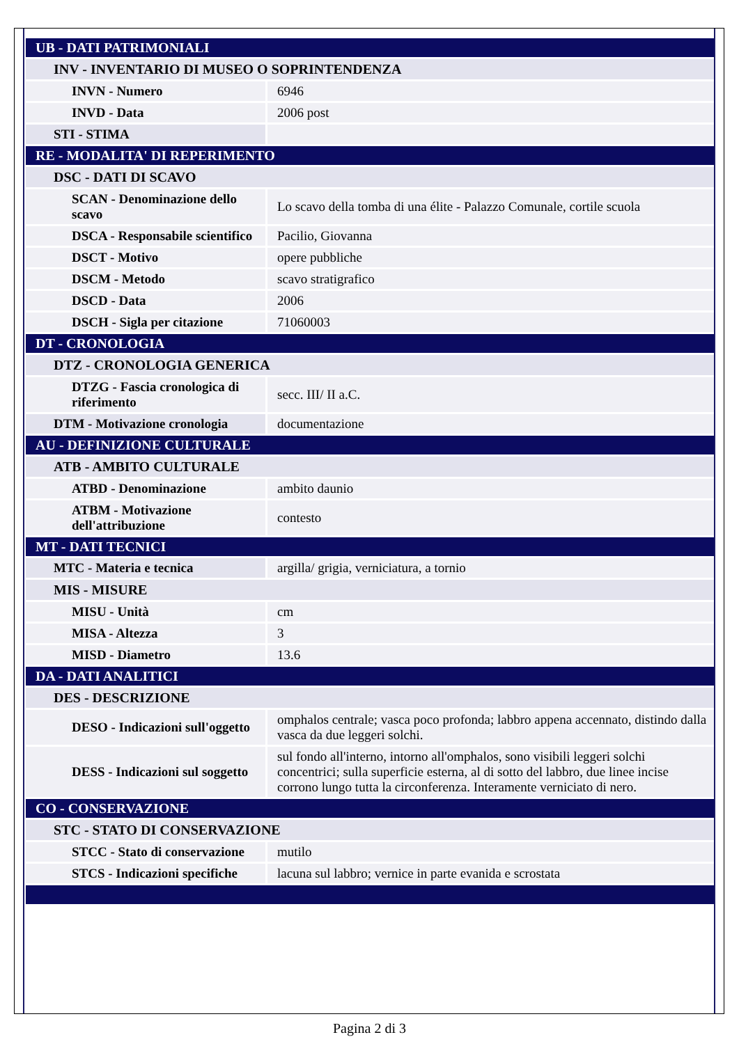| UB - DATI PATRIMONIALI | |
| INV - INVENTARIO DI MUSEO O SOPRINTENDENZA | |
| INVN - Numero | 6946 |
| INVD - Data | 2006 post |
| STI - STIMA | |
| RE - MODALITA' DI REPERIMENTO | |
| DSC - DATI DI SCAVO | |
| SCAN - Denominazione dello scavo | Lo scavo della tomba di una élite - Palazzo Comunale, cortile scuola |
| DSCA - Responsabile scientifico | Pacilio, Giovanna |
| DSCT - Motivo | opere pubbliche |
| DSCM - Metodo | scavo stratigrafico |
| DSCD - Data | 2006 |
| DSCH - Sigla per citazione | 71060003 |
| DT - CRONOLOGIA | |
| DTZ - CRONOLOGIA GENERICA | |
| DTZG - Fascia cronologica di riferimento | secc. III/ II a.C. |
| DTM - Motivazione cronologia | documentazione |
| AU - DEFINIZIONE CULTURALE | |
| ATB - AMBITO CULTURALE | |
| ATBD - Denominazione | ambito daunio |
| ATBM - Motivazione dell'attribuzione | contesto |
| MT - DATI TECNICI | |
| MTC - Materia e tecnica | argilla/ grigia, verniciatura, a tornio |
| MIS - MISURE | |
| MISU - Unità | cm |
| MISA - Altezza | 3 |
| MISD - Diametro | 13.6 |
| DA - DATI ANALITICI | |
| DES - DESCRIZIONE | |
| DESO - Indicazioni sull'oggetto | omphalos centrale; vasca poco profonda; labbro appena accennato, distindo dalla vasca da due leggeri solchi. |
| DESS - Indicazioni sul soggetto | sul fondo all'interno, intorno all'omphalos, sono visibili leggeri solchi concentrici; sulla superficie esterna, al di sotto del labbro, due linee incise corrono lungo tutta la circonferenza. Interamente verniciato di nero. |
| CO - CONSERVAZIONE | |
| STC - STATO DI CONSERVAZIONE | |
| STCC - Stato di conservazione | mutilo |
| STCS - Indicazioni specifiche | lacuna sul labbro; vernice in parte evanida e scrostata |
Pagina 2 di 3